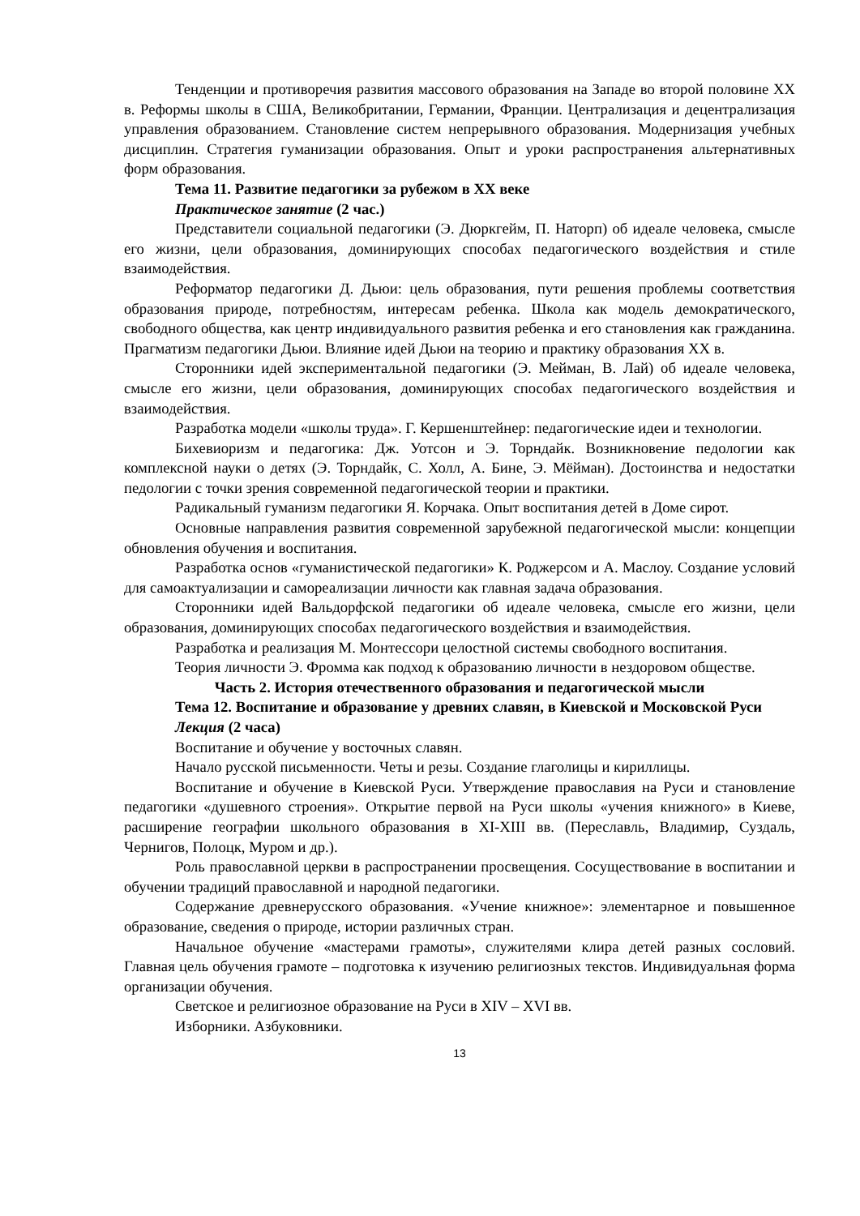Тенденции и противоречия развития массового образования на Западе во второй половине XX в. Реформы школы в США, Великобритании, Германии, Франции. Централизация и децентрализация управления образованием. Становление систем непрерывного образования. Модернизация учебных дисциплин. Стратегия гуманизации образования. Опыт и уроки распространения альтернативных форм образования.
Тема 11. Развитие педагогики за рубежом в XX веке
Практическое занятие (2 час.)
Представители социальной педагогики (Э. Дюркгейм, П. Наторп) об идеале человека, смысле его жизни, цели образования, доминирующих способах педагогического воздействия и стиле взаимодействия.
Реформатор педагогики Д. Дьюи: цель образования, пути решения проблемы соответствия образования природе, потребностям, интересам ребенка. Школа как модель демократического, свободного общества, как центр индивидуального развития ребенка и его становления как гражданина. Прагматизм педагогики Дьюи. Влияние идей Дьюи на теорию и практику образования XX в.
Сторонники идей экспериментальной педагогики (Э. Мейман, В. Лай) об идеале человека, смысле его жизни, цели образования, доминирующих способах педагогического воздействия и взаимодействия.
Разработка модели «школы труда». Г. Кершенштейнер: педагогические идеи и технологии.
Бихевиоризм и педагогика: Дж. Уотсон и Э. Торндайк. Возникновение педологии как комплексной науки о детях (Э. Торндайк, С. Холл, А. Бине, Э. Мёйман). Достоинства и недостатки педологии с точки зрения современной педагогической теории и практики.
Радикальный гуманизм педагогики Я. Корчака. Опыт воспитания детей в Доме сирот.
Основные направления развития современной зарубежной педагогической мысли: концепции обновления обучения и воспитания.
Разработка основ «гуманистической педагогики» К. Роджерсом и А. Маслоу. Создание условий для самоактуализации и самореализации личности как главная задача образования.
Сторонники идей Вальдорфской педагогики об идеале человека, смысле его жизни, цели образования, доминирующих способах педагогического воздействия и взаимодействия.
Разработка и реализация М. Монтессори целостной системы свободного воспитания.
Теория личности Э. Фромма как подход к образованию личности в нездоровом обществе.
Часть 2. История отечественного образования и педагогической мысли
Тема 12. Воспитание и образование у древних славян, в Киевской и Московской Руси
Лекция (2 часа)
Воспитание и обучение у восточных славян.
Начало русской письменности. Четы и резы. Создание глаголицы и кириллицы.
Воспитание и обучение в Киевской Руси. Утверждение православия на Руси и становление педагогики «душевного строения». Открытие первой на Руси школы «учения книжного» в Киеве, расширение географии школьного образования в XI-XIII вв. (Переславль, Владимир, Суздаль, Чернигов, Полоцк, Муром и др.).
Роль православной церкви в распространении просвещения. Сосуществование в воспитании и обучении традиций православной и народной педагогики.
Содержание древнерусского образования. «Учение книжное»: элементарное и повышенное образование, сведения о природе, истории различных стран.
Начальное обучение «мастерами грамоты», служителями клира детей разных сословий. Главная цель обучения грамоте – подготовка к изучению религиозных текстов. Индивидуальная форма организации обучения.
Светское и религиозное образование на Руси в XIV – XVI вв.
Изборники. Азбуковники.
13